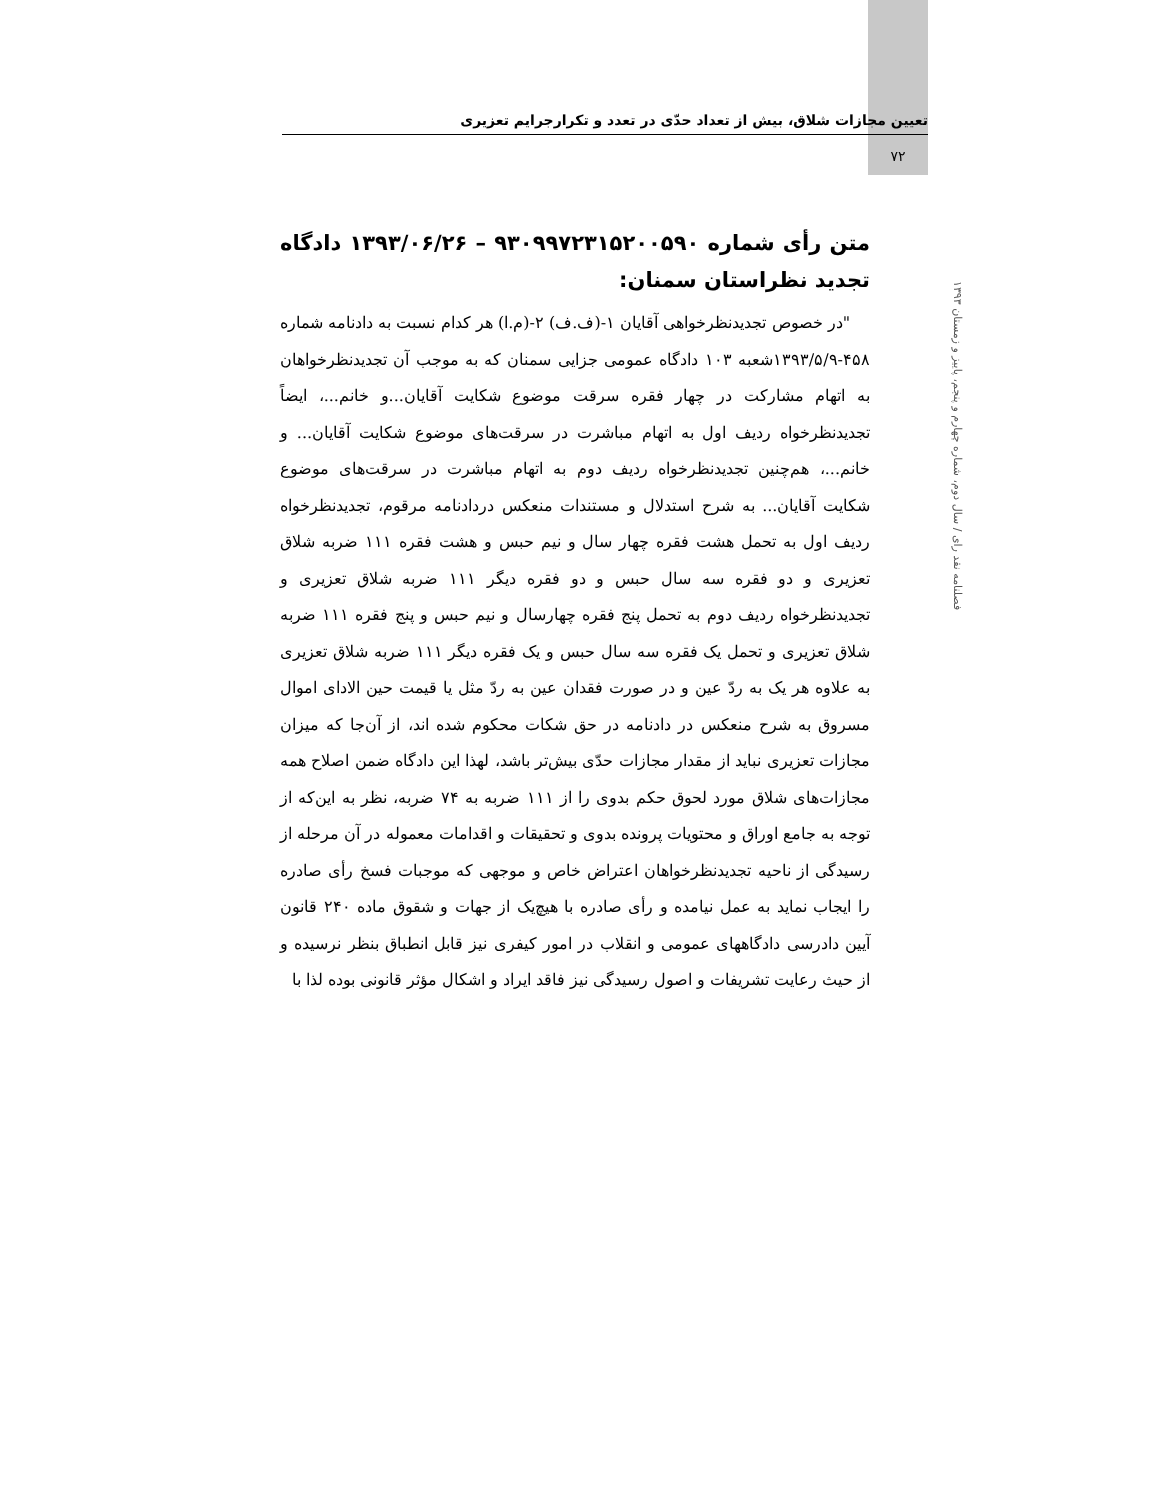تعیین مجازات شلاق، بیش از تعداد حدّی در تعدد و تکرارجرایم تعزیری
۷۲
فصلنامه نقد رای / سال دوم، شماره چهارم و پنجم، پاییز و زمستان ۱۳۹۳
متن رأی شماره ۹۳۰۹۹۷۲۳۱۵۲۰۰۵۹۰ – ۱۳۹۳/۰۶/۲۶ دادگاه تجدید نظراستان سمنان:
"در خصوص تجدیدنظرخواهی آقایان ۱-(ف.ف) ۲-(م.ا) هر کدام نسبت به دادنامه شماره ۴۵۸-۱۳۹۳/۵/۹شعبه ۱۰۳ دادگاه عمومی جزایی سمنان که به موجب آن تجدیدنظرخواهان به اتهام مشارکت در چهار فقره سرقت موضوع شکایت آقایان...و خانم...، ایضاً تجدیدنظرخواه ردیف اول به اتهام مباشرت در سرقت‌های موضوع شکایت آقایان... و خانم...، هم‌چنین تجدیدنظرخواه ردیف دوم به اتهام مباشرت در سرقت‌های موضوع شکایت آقایان... به شرح استدلال و مستندات منعکس دردادنامه مرقوم، تجدیدنظرخواه ردیف اول به تحمل هشت فقره چهار سال و نیم حبس و هشت فقره ۱۱۱ ضربه شلاق تعزیری و دو فقره سه سال حبس و دو فقره دیگر ۱۱۱ ضربه شلاق تعزیری و تجدیدنظرخواه ردیف دوم به تحمل پنج فقره چهارسال و نیم حبس و پنج فقره ۱۱۱ ضربه شلاق تعزیری و تحمل یک فقره سه سال حبس و یک فقره دیگر ۱۱۱ ضربه شلاق تعزیری به علاوه هر یک به ردّ عین و در صورت فقدان عین به ردّ مثل یا قیمت حین الادای اموال مسروق به شرح منعکس در دادنامه در حق شکات محکوم شده اند، از آن‌جا که میزان مجازات تعزیری نباید از مقدار مجازات حدّی بیش‌تر باشد، لهذا این دادگاه ضمن اصلاح همه مجازات‌های شلاق مورد لحوق حکم بدوی را از ۱۱۱ ضربه به ۷۴ ضربه، نظر به این‌که از توجه به جامع اوراق و محتویات پرونده بدوی و تحقیقات و اقدامات معموله در آن مرحله از رسیدگی از ناحیه تجدیدنظرخواهان اعتراض خاص و موجهی که موجبات فسخ رأی صادره را ایجاب نماید به عمل نیامده و رأی صادره با هیچ‌یک از جهات و شقوق ماده ۲۴۰ قانون آیین دادرسی دادگاههای عمومی و انقلاب در امور کیفری نیز قابل انطباق بنظر نرسیده و از حیث رعایت تشریفات و اصول رسیدگی نیز فاقد ایراد و اشکال مؤثر قانونی بوده لذا با